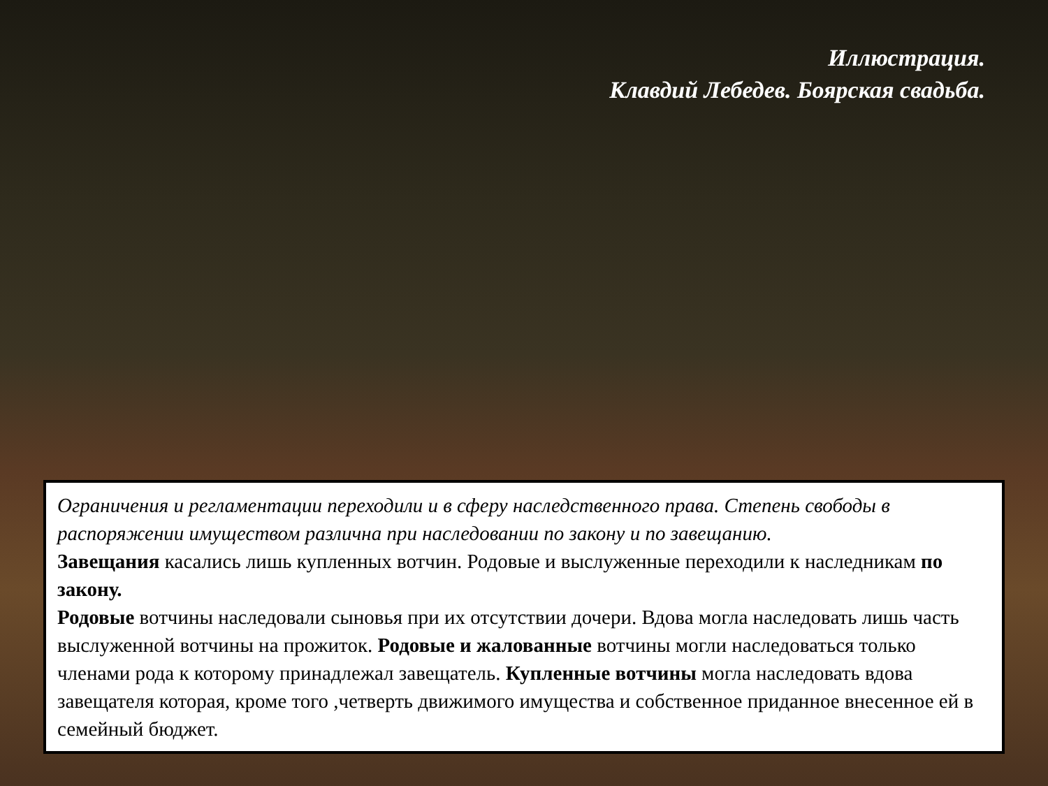Иллюстрация.
Клавдий Лебедев. Боярская свадьба.
Ограничения и регламентации переходили и в сферу наследственного права. Степень свободы в распоряжении имуществом различна при наследовании по закону и по завещанию.
Завещания касались лишь купленных вотчин. Родовые и выслуженные переходили к наследникам по закону.
Родовые вотчины наследовали сыновья при их отсутствии дочери. Вдова могла наследовать лишь часть выслуженной вотчины на прожиток. Родовые и жалованные вотчины могли наследоваться только членами рода к которому принадлежал завещатель. Купленные вотчины могла наследовать вдова завещателя которая, кроме того ,четверть движимого имущества и собственное приданное внесенное ей в семейный бюджет.